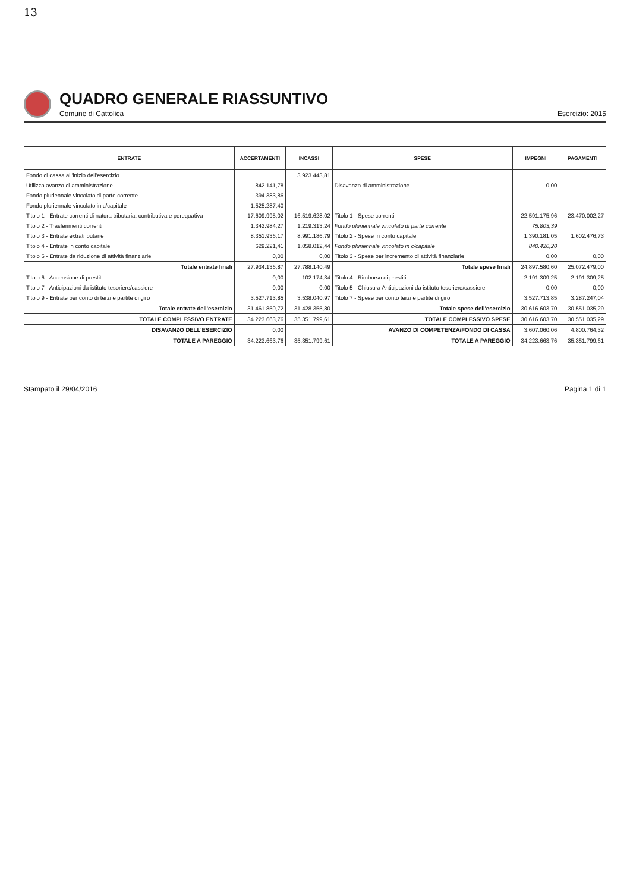13
QUADRO GENERALE RIASSUNTIVO
Comune di Cattolica Esercizio: 2015
| ENTRATE | ACCERTAMENTI | INCASSI | SPESE | IMPEGNI | PAGAMENTI |
| --- | --- | --- | --- | --- | --- |
| Fondo di cassa all'inizio dell'esercizio | | 3.923.443,81 | | | |
| Utilizzo avanzo di amministrazione | 842.141,78 | | Disavanzo di amministrazione | 0,00 | |
| Fondo pluriennale vincolato di parte corrente | 394.383,86 | | | | |
| Fondo pluriennale vincolato in c/capitale | 1.525.287,40 | | | | |
| Titolo 1 - Entrate correnti di natura tributaria, contributiva e perequativa | 17.609.995,02 | 16.519.628,02 | Titolo 1 - Spese correnti | 22.591.175,96 | 23.470.002,27 |
| Titolo 2 - Trasferimenti correnti | 1.342.984,27 | 1.219.313,24 | Fondo pluriennale vincolato di parte corrente | 75.803,39 | |
| Titolo 3 - Entrate extratributarie | 8.351.936,17 | 8.991.186,79 | Titolo 2 - Spese in conto capitale | 1.390.181,05 | 1.602.476,73 |
| Titolo 4 - Entrate in conto capitale | 629.221,41 | 1.058.012,44 | Fondo pluriennale vincolato in c/capitale | 840.420,20 | |
| Titolo 5 - Entrate da riduzione di attività finanziarie | 0,00 | 0,00 | Titolo 3 - Spese per incremento di attività finanziarie | 0,00 | 0,00 |
| Totale entrate finali | 27.934.136,87 | 27.788.140,49 | Totale spese finali | 24.897.580,60 | 25.072.479,00 |
| Titolo 6 - Accensione di prestiti | 0,00 | 102.174,34 | Titolo 4 - Rimborso di prestiti | 2.191.309,25 | 2.191.309,25 |
| Titolo 7 - Anticipazioni da istituto tesoriere/cassiere | 0,00 | 0,00 | Titolo 5 - Chiusura Anticipazioni da istituto tesoriere/cassiere | 0,00 | 0,00 |
| Titolo 9 - Entrate per conto di terzi e partite di giro | 3.527.713,85 | 3.538.040,97 | Titolo 7 - Spese per conto terzi e partite di giro | 3.527.713,85 | 3.287.247,04 |
| Totale entrate dell'esercizio | 31.461.850,72 | 31.428.355,80 | Totale spese dell'esercizio | 30.616.603,70 | 30.551.035,29 |
| TOTALE COMPLESSIVO ENTRATE | 34.223.663,76 | 35.351.799,61 | TOTALE COMPLESSIVO SPESE | 30.616.603,70 | 30.551.035,29 |
| DISAVANZO DELL'ESERCIZIO | 0,00 | | AVANZO DI COMPETENZA/FONDO DI CASSA | 3.607.060,06 | 4.800.764,32 |
| TOTALE A PAREGGIO | 34.223.663,76 | 35.351.799,61 | TOTALE A PAREGGIO | 34.223.663,76 | 35.351.799,61 |
Stampato il 29/04/2016 Pagina 1 di 1